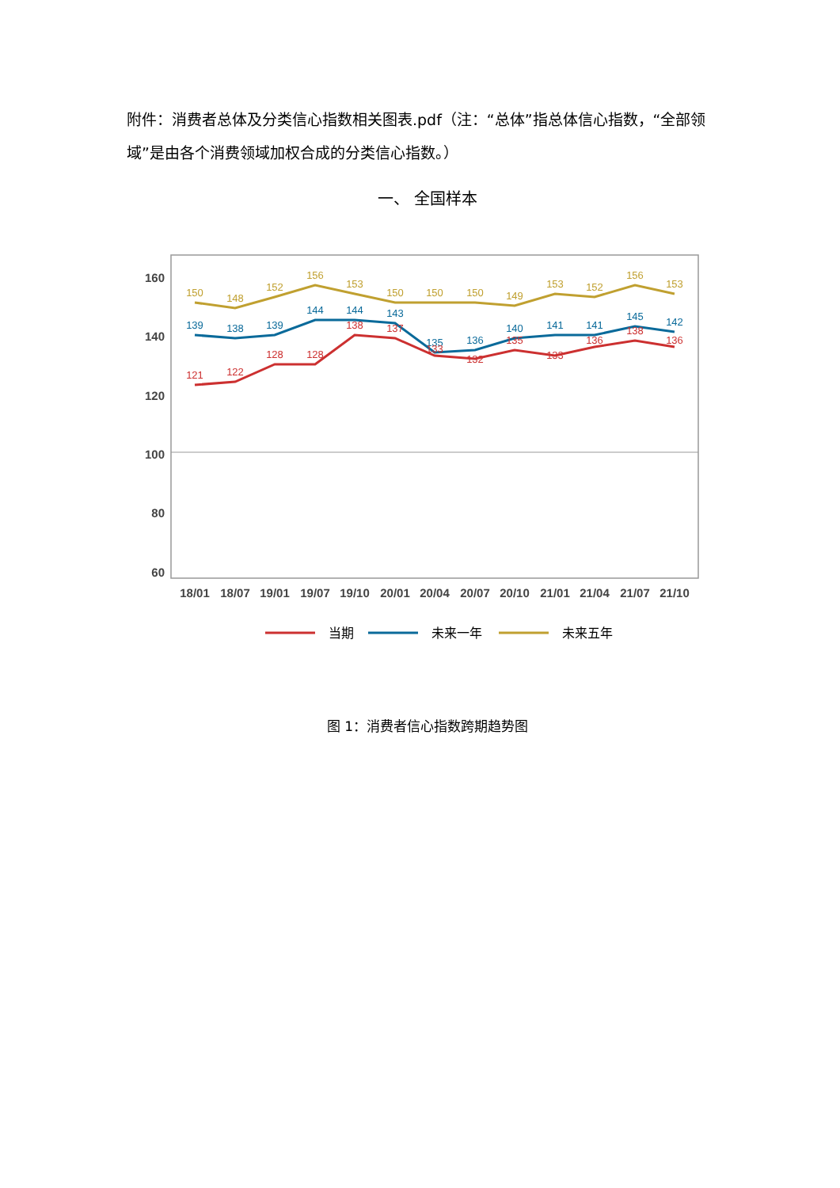附件：消费者总体及分类信心指数相关图表.pdf（注：“总体”指总体信心指数，“全部领域”是由各个消费领域加权合成的分类信心指数。）
一、 全国样本
160
140
120
100
80
60
18/01
18/07
19/01
19/07
19/10
20/01
20/04
20/07
20/10
21/01
21/04
21/07
21/10
150
148
152
156
153
150
150
150
149
153
152
156
153
139
138
139
144
144
143
135
136
140
141
141
145
142
121
122
128
128
138
137
133
132
135
133
136
138
136
当期
未来一年
未来五年
图 1：消费者信心指数跨期趋势图